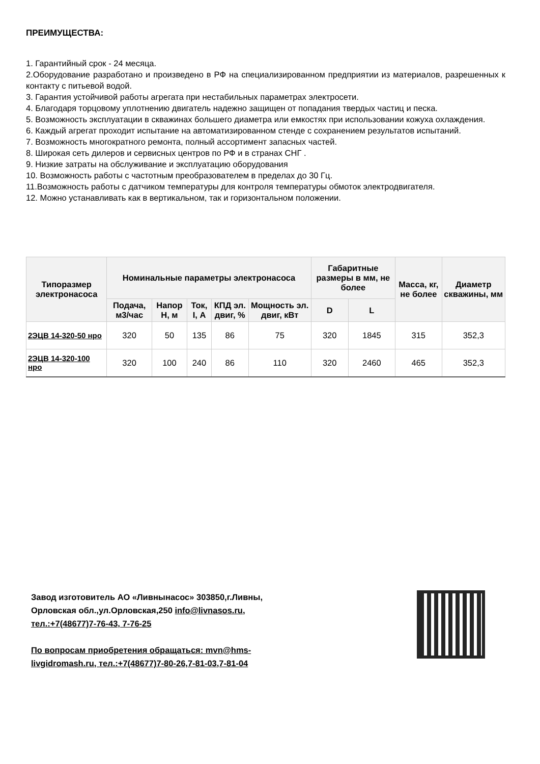ПРЕИМУЩЕСТВА:
1. Гарантийный срок - 24 месяца.
2.Оборудование разработано и произведено в РФ на специализированном предприятии из материалов, разрешенных к контакту с питьевой водой.
3. Гарантия устойчивой работы агрегата при нестабильных параметрах электросети.
4. Благодаря торцовому уплотнению двигатель надежно защищен от попадания твердых частиц и песка.
5. Возможность эксплуатации в скважинах большего диаметра или емкостях при использовании кожуха охлаждения.
6. Каждый агрегат проходит испытание на автоматизированном стенде с сохранением результатов испытаний.
7. Возможность многократного ремонта, полный ассортимент запасных частей.
8. Широкая сеть дилеров и сервисных центров по РФ и в странах СНГ .
9. Низкие затраты на обслуживание и эксплуатацию оборудования
10. Возможность работы с частотным преобразователем в пределах до 30 Гц.
11.Возможность работы с датчиком температуры для контроля температуры обмоток электродвигателя.
12. Можно устанавливать как в вертикальном, так и горизонтальном положении.
| Типоразмер электронасоса | Номинальные параметры электронасоса | | | | | Габаритные размеры в мм, не более | | Масса, кг, не более | Диаметр скважины, мм |
| --- | --- | --- | --- | --- | --- | --- | --- | --- | --- |
| | Подача, м3/час | Напор Н, м | Ток, I, А | КПД эл. двиг, % | Мощность эл. двиг, кВт | D | L | | |
| 2ЭЦВ 14-320-50 нро | 320 | 50 | 135 | 86 | 75 | 320 | 1845 | 315 | 352,3 |
| 2ЭЦВ 14-320-100 нро | 320 | 100 | 240 | 86 | 110 | 320 | 2460 | 465 | 352,3 |
Завод изготовитель АО «Ливнынасос» 303850,г.Ливны,
Орловская обл.,ул.Орловская,250 info@livnasos.ru,
тел.:+7(48677)7-76-43, 7-76-25
По вопросам приобретения обращаться: mvn@hms-
livgidromash.ru, тел.:+7(48677)7-80-26,7-81-03,7-81-04